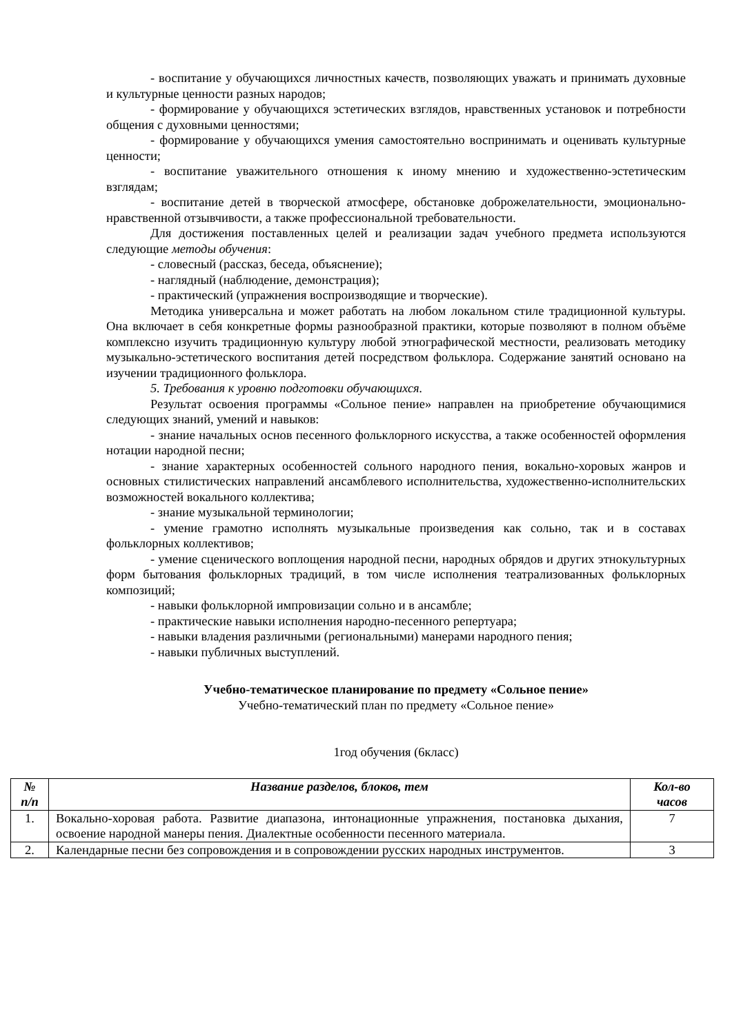- воспитание у обучающихся личностных качеств, позволяющих уважать и принимать духовные и культурные ценности разных народов;
- формирование у обучающихся эстетических взглядов, нравственных установок и потребности общения с духовными ценностями;
- формирование у обучающихся умения самостоятельно воспринимать и оценивать культурные ценности;
- воспитание уважительного отношения к иному мнению и художественно-эстетическим взглядам;
- воспитание детей в творческой атмосфере, обстановке доброжелательности, эмоционально-нравственной отзывчивости, а также профессиональной требовательности.
Для достижения поставленных целей и реализации задач учебного предмета используются следующие методы обучения:
- словесный (рассказ, беседа, объяснение);
- наглядный (наблюдение, демонстрация);
- практический (упражнения воспроизводящие и творческие).
Методика универсальна и может работать на любом локальном стиле традиционной культуры. Она включает в себя конкретные формы разнообразной практики, которые позволяют в полном объёме комплексно изучить традиционную культуру любой этнографической местности, реализовать методику музыкально-эстетического воспитания детей посредством фольклора. Содержание занятий основано на изучении традиционного фольклора.
5. Требования к уровню подготовки обучающихся.
Результат освоения программы «Сольное пение» направлен на приобретение обучающимися следующих знаний, умений и навыков:
- знание начальных основ песенного фольклорного искусства, а также особенностей оформления нотации народной песни;
- знание характерных особенностей сольного народного пения, вокально-хоровых жанров и основных стилистических направлений ансамблевого исполнительства, художественно-исполнительских возможностей вокального коллектива;
- знание музыкальной терминологии;
- умение грамотно исполнять музыкальные произведения как сольно, так и в составах фольклорных коллективов;
- умение сценического воплощения народной песни, народных обрядов и других этнокультурных форм бытования фольклорных традиций, в том числе исполнения театрализованных фольклорных композиций;
- навыки фольклорной импровизации сольно и в ансамбле;
- практические навыки исполнения народно-песенного репертуара;
- навыки владения различными (региональными) манерами народного пения;
- навыки публичных выступлений.
Учебно-тематическое планирование по предмету «Сольное пение»
Учебно-тематический план по предмету «Сольное пение»
1год обучения (6класс)
| № п/п | Название разделов, блоков, тем | Кол-во часов |
| --- | --- | --- |
| 1. | Вокально-хоровая работа. Развитие диапазона, интонационные упражнения, постановка дыхания, освоение народной манеры пения. Диалектные особенности песенного материала. | 7 |
| 2. | Календарные песни без сопровождения и в сопровождении русских народных инструментов. | 3 |